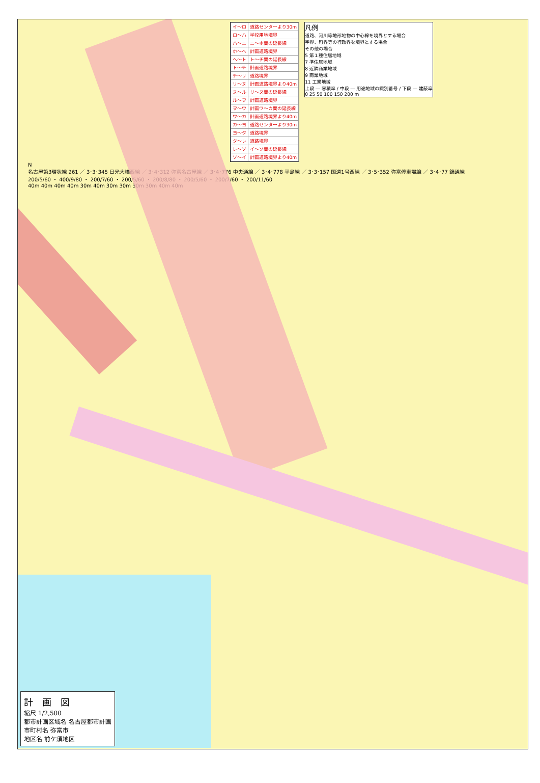| イ～ロ | 道路センターより30m |
| ロ～ハ | 学校用地境界 |
| ハ～ニ | ニ～ホ間の延長線 |
| ホ～ヘ | 計画道路境界 |
| ヘ～ト | ト～チ間の延長線 |
| ト～チ | 計画道路境界 |
| チ～リ | 道路境界 |
| リ～ヌ | 計画道路境界より40m |
| ヌ～ル | リ～ヌ間の延長線 |
| ル～ヲ | 計画道路境界 |
| ヲ～ワ | 計画ワ～カ間の延長線 |
| ワ～カ | 計画道路境界より40m |
| カ～ヨ | 道路センターより30m |
| ヨ～タ | 道路境界 |
| タ～レ | 道路境界 |
| レ～ソ | イ～ソ間の延長線 |
| ソ～イ | 計画道路境界より40m |
凡例
道路、河川等地形地物の中心線を境界とする場合
字界、町界等の行政界を境界とする場合
その他の場合
5 第１種住居地域
7 準住居地域
8 近隣商業地域
9 商業地域
11 工業地域
上段 ― 容積率 / 中段 ― 用途地域の識別番号 / 下段 ― 建蔽率
0 25 50 100 150 200 m
N
名古屋第3環状線 261 ／ 3･3･345 日光大橋西線 ／ 3･4･312 弥富名古屋線 ／ 3･4･776 中央通線 ／ 3･4･778 平島線 ／ 3･3･157 国道1号西線 ／ 3･5･352 弥富停車場線 ／ 3･4･77 錦通線
200/5/60 ・ 400/9/80 ・ 200/7/60 ・ 200/5/60 ・ 200/8/80 ・ 200/5/60 ・ 200/7/60 ・ 200/11/60
40m 40m 40m 40m 30m 40m 30m 30m 30m 30m 40m 40m
計　画　図
縮尺 1/2,500
都市計画区域名 名古屋都市計画
市町村名 弥富市
地区名 前ケ須地区